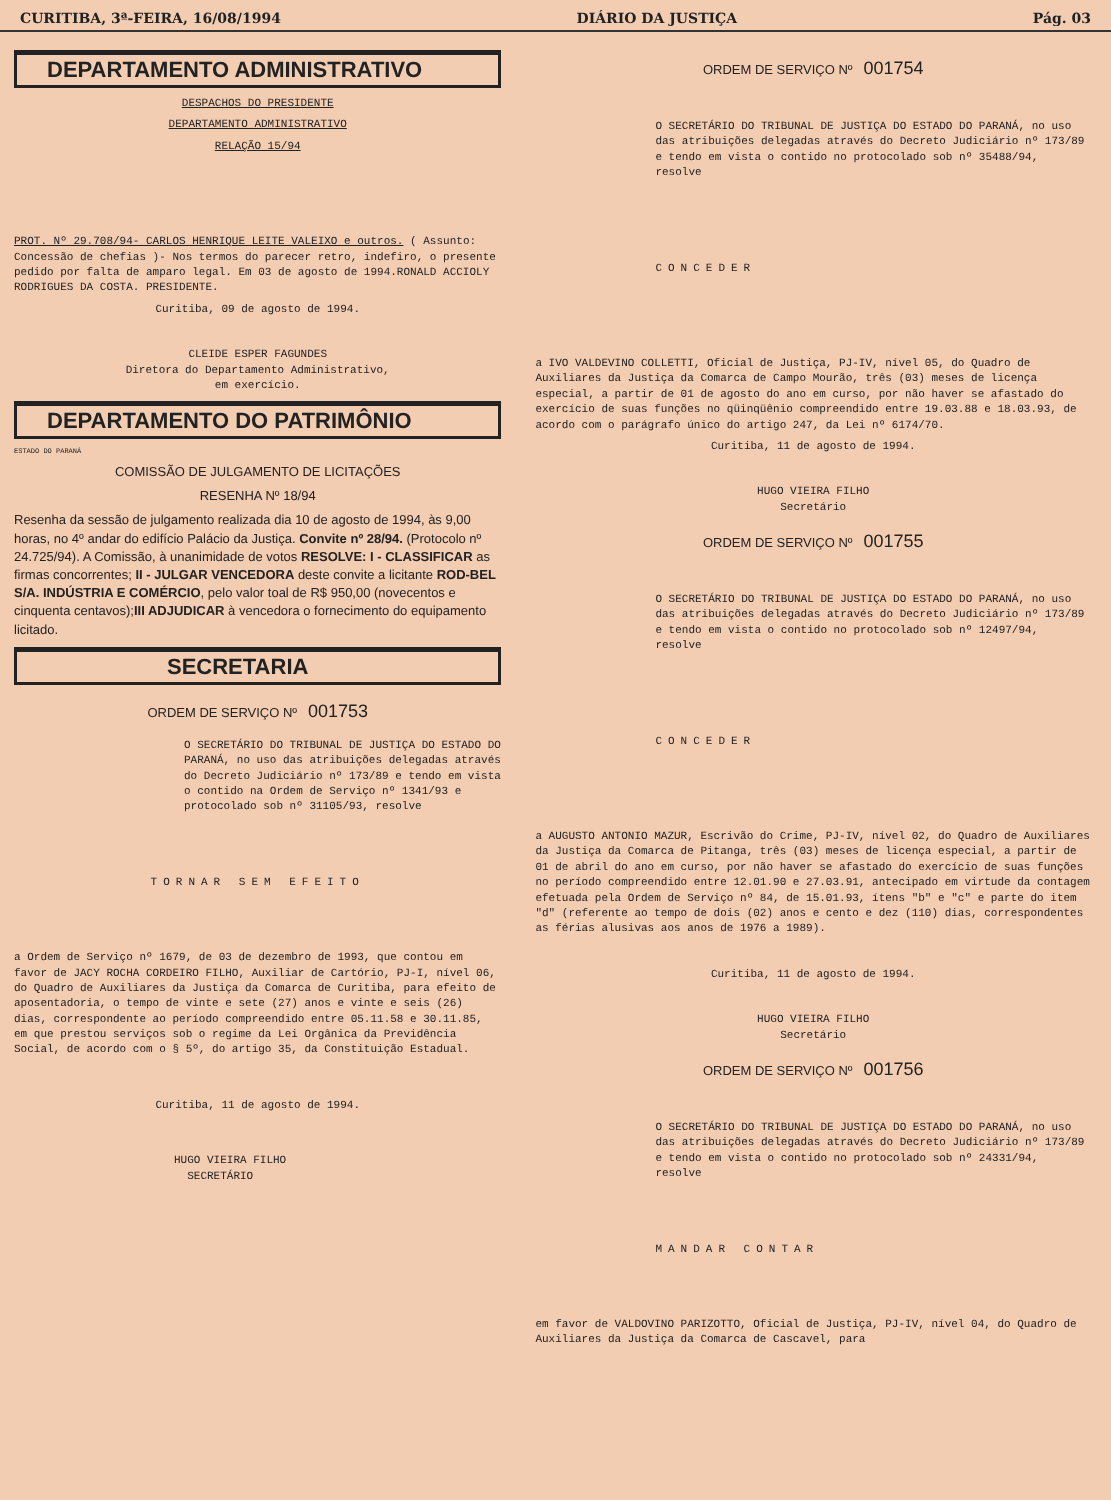CURITIBA, 3ª-FEIRA, 16/08/1994 DIÁRIO DA JUSTIÇA Pág. 03
DEPARTAMENTO ADMINISTRATIVO
DESPACHOS DO PRESIDENTE
DEPARTAMENTO ADMINISTRATIVO
RELAÇÃO 15/94
PROT. Nº 29.708/94- CARLOS HENRIQUE LEITE VALEIXO e outros. ( Assunto: Concessão de chefias )- Nos termos do parecer retro, indefiro, o presente pedido por falta de amparo legal. Em 03 de agosto de 1994.RONALD ACCIOLY RODRIGUES DA COSTA. PRESIDENTE.
Curitiba, 09 de agosto de 1994.
CLEIDE ESPER FAGUNDES
Diretora do Departamento Administrativo,
em exercício.
DEPARTAMENTO DO PATRIMÔNIO
ESTADO DO PARANÁ
COMISSÃO DE JULGAMENTO DE LICITAÇÕES
RESENHA Nº 18/94
Resenha da sessão de julgamento realizada dia 10 de agosto de 1994, às 9,00 horas, no 4º andar do edifício Palácio da Justiça. Convite nº 28/94. (Protocolo nº 24.725/94). A Comissão, à unanimidade de votos RESOLVE: I - CLASSIFICAR as firmas concorrentes; II - JULGAR VENCEDORA deste convite a licitante ROD-BEL S/A. INDÚSTRIA E COMÉRCIO, pelo valor toal de R$ 950,00 (novecentos e cinquenta centavos);III ADJUDICAR à vencedora o fornecimento do equipamento licitado.
SECRETARIA
ORDEM DE SERVIÇO Nº 001753
O SECRETÁRIO DO TRIBUNAL DE JUSTIÇA DO ESTADO DO PARANÁ, no uso das atribuições delegadas através do Decreto Judiciário nº 173/89 e tendo em vista o contido na Ordem de Serviço nº 1341/93 e protocolado sob nº 31105/93, resolve
TORNAR SEM EFEITO
a Ordem de Serviço nº 1679, de 03 de dezembro de 1993, que contou em favor de JACY ROCHA CORDEIRO FILHO, Auxiliar de Cartório, PJ-I, nível 06, do Quadro de Auxiliares da Justiça da Comarca de Curitiba, para efeito de aposentadoria, o tempo de vinte e sete (27) anos e vinte e seis (26) dias, correspondente ao período compreendido entre 05.11.58 e 30.11.85, em que prestou serviços sob o regime da Lei Orgânica da Previdência Social, de acordo com o § 5º, do artigo 35, da Constituição Estadual.
Curitiba, 11 de agosto de 1994.
HUGO VIEIRA FILHO
SECRETÁRIO
ORDEM DE SERVIÇO Nº 001754
O SECRETÁRIO DO TRIBUNAL DE JUSTIÇA DO ESTADO DO PARANÁ, no uso das atribuições delegadas através do Decreto Judiciário nº 173/89 e tendo em vista o contido no protocolado sob nº 35488/94, resolve
CONCEDER
a IVO VALDEVINO COLLETTI, Oficial de Justiça, PJ-IV, nível 05, do Quadro de Auxiliares da Justiça da Comarca de Campo Mourão, três (03) meses de licença especial, a partir de 01 de agosto do ano em curso, por não haver se afastado do exercício de suas funções no qüinqüênio compreendido entre 19.03.88 e 18.03.93, de acordo com o parágrafo único do artigo 247, da Lei nº 6174/70.
Curitiba, 11 de agosto de 1994.
HUGO VIEIRA FILHO
Secretário
ORDEM DE SERVIÇO Nº 001755
O SECRETÁRIO DO TRIBUNAL DE JUSTIÇA DO ESTADO DO PARANÁ, no uso das atribuições delegadas através do Decreto Judiciário nº 173/89 e tendo em vista o contido no protocolado sob nº 12497/94, resolve
CONCEDER
a AUGUSTO ANTONIO MAZUR, Escrivão do Crime, PJ-IV, nível 02, do Quadro de Auxiliares da Justiça da Comarca de Pitanga, três (03) meses de licença especial, a partir de 01 de abril do ano em curso, por não haver se afastado do exercício de suas funções no período compreendido entre 12.01.90 e 27.03.91, antecipado em virtude da contagem efetuada pela Ordem de Serviço nº 84, de 15.01.93, ítens "b" e "c" e parte do item "d" (referente ao tempo de dois (02) anos e cento e dez (110) dias, correspondentes as férias alusivas aos anos de 1976 a 1989).
Curitiba, 11 de agosto de 1994.
HUGO VIEIRA FILHO
Secretário
ORDEM DE SERVIÇO Nº 001756
O SECRETÁRIO DO TRIBUNAL DE JUSTIÇA DO ESTADO DO PARANÁ, no uso das atribuições delegadas através do Decreto Judiciário nº 173/89 e tendo em vista o contido no protocolado sob nº 24331/94, resolve
MANDAR CONTAR
em favor de VALDOVINO PARIZOTTO, Oficial de Justiça, PJ-IV, nível 04, do Quadro de Auxiliares da Justiça da Comarca de Cascavel, para